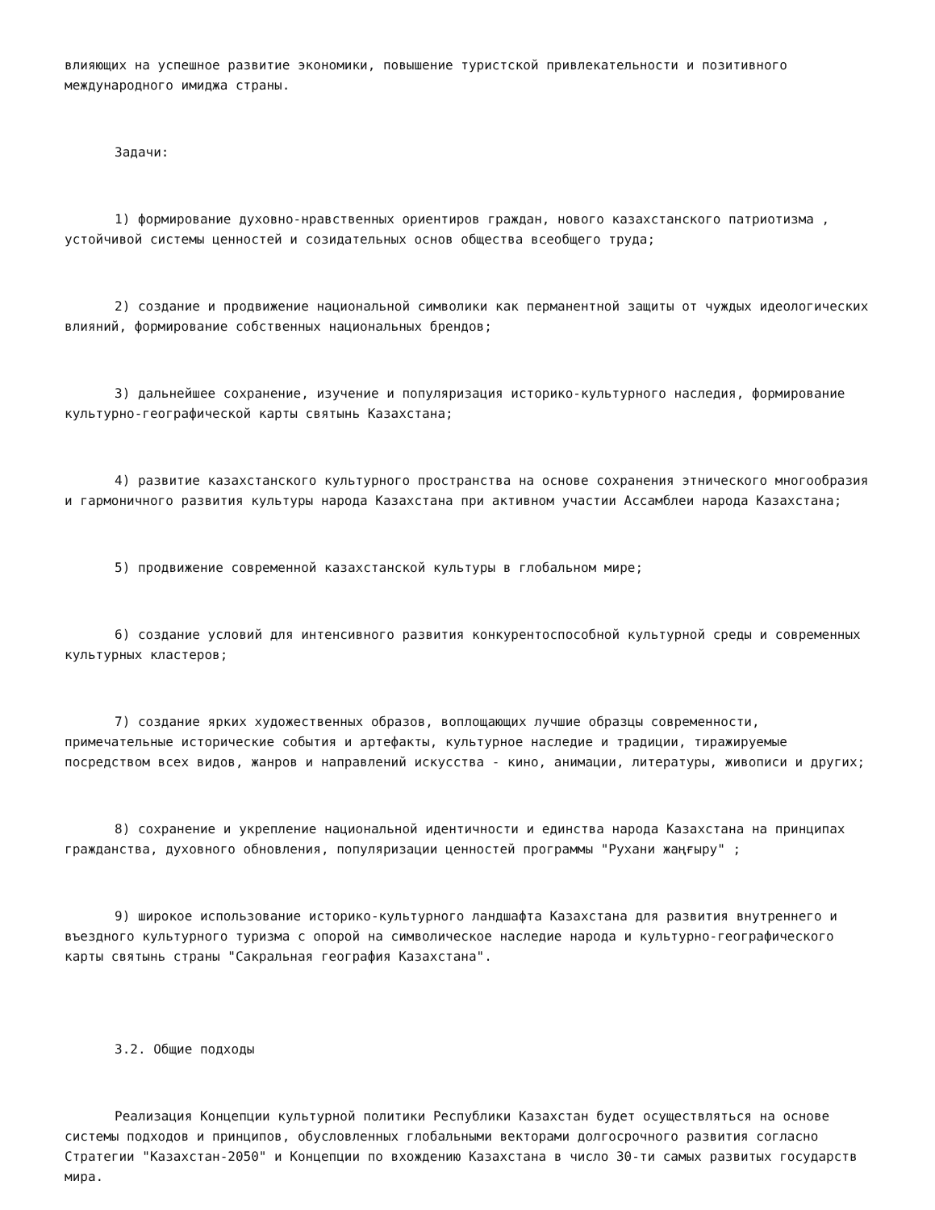влияющих на успешное развитие экономики, повышение туристской привлекательности и позитивного международного имиджа страны.
Задачи:
1) формирование духовно-нравственных ориентиров граждан, нового казахстанского патриотизма , устойчивой системы ценностей и созидательных основ общества всеобщего труда;
2) создание и продвижение национальной символики как перманентной защиты от чуждых идеологических влияний, формирование собственных национальных брендов;
3) дальнейшее сохранение, изучение и популяризация историко-культурного наследия, формирование культурно-географической карты святынь Казахстана;
4) развитие казахстанского культурного пространства на основе сохранения этнического многообразия и гармоничного развития культуры народа Казахстана при активном участии Ассамблеи народа Казахстана;
5) продвижение современной казахстанской культуры в глобальном мире;
6) создание условий для интенсивного развития конкурентоспособной культурной среды и современных культурных кластеров;
7) создание ярких художественных образов, воплощающих лучшие образцы современности, примечательные исторические события и артефакты, культурное наследие и традиции, тиражируемые посредством всех видов, жанров и направлений искусства - кино, анимации, литературы, живописи и других;
8) сохранение и укрепление национальной идентичности и единства народа Казахстана на принципах гражданства, духовного обновления, популяризации ценностей программы "Рухани жаңғыру" ;
9) широкое использование историко-культурного ландшафта Казахстана для развития внутреннего и въездного культурного туризма с опорой на символическое наследие народа и культурно-географического карты святынь страны "Сакральная география Казахстана".
3.2. Общие подходы
Реализация Концепции культурной политики Республики Казахстан будет осуществляться на основе системы подходов и принципов, обусловленных глобальными векторами долгосрочного развития согласно Стратегии "Казахстан-2050" и Концепции по вхождению Казахстана в число 30-ти самых развитых государств мира.